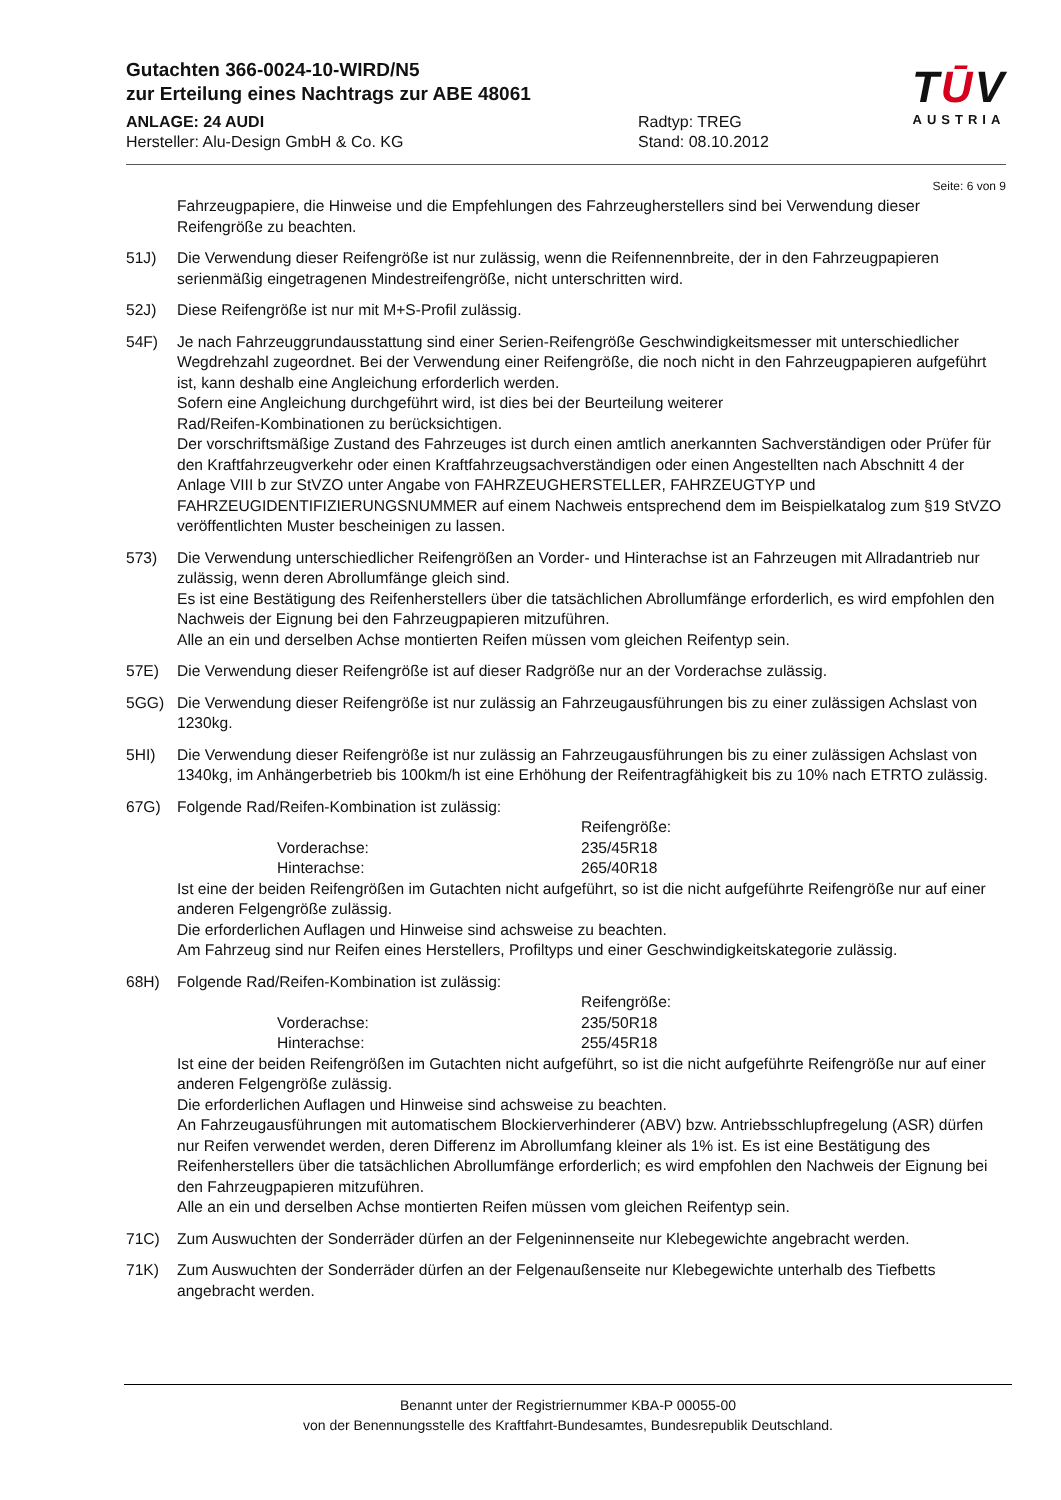Gutachten 366-0024-10-WIRD/N5
zur Erteilung eines Nachtrags zur ABE 48061
ANLAGE: 24 AUDI Radtyp: TREG
Hersteller: Alu-Design GmbH & Co. KG Stand: 08.10.2012
TŪV
AUSTRIA
Seite: 6 von 9
Fahrzeugpapiere, die Hinweise und die Empfehlungen des Fahrzeugherstellers sind bei Verwendung dieser Reifengröße zu beachten.
51J) Die Verwendung dieser Reifengröße ist nur zulässig, wenn die Reifennennbreite, der in den Fahrzeugpapieren serienmäßig eingetragenen Mindestreifengröße, nicht unterschritten wird.
52J) Diese Reifengröße ist nur mit M+S-Profil zulässig.
54F) Je nach Fahrzeuggrundausstattung sind einer Serien-Reifengröße Geschwindigkeitsmesser mit unterschiedlicher Wegdrehzahl zugeordnet. Bei der Verwendung einer Reifengröße, die noch nicht in den Fahrzeugpapieren aufgeführt ist, kann deshalb eine Angleichung erforderlich werden.
Sofern eine Angleichung durchgeführt wird, ist dies bei der Beurteilung weiterer
Rad/Reifen-Kombinationen zu berücksichtigen.
Der vorschriftsmäßige Zustand des Fahrzeuges ist durch einen amtlich anerkannten Sachverständigen oder Prüfer für den Kraftfahrzeugverkehr oder einen Kraftfahrzeugsachverständigen oder einen Angestellten nach Abschnitt 4 der Anlage VIII b zur StVZO unter Angabe von FAHRZEUGHERSTELLER, FAHRZEUGTYP und FAHRZEUGIDENTIFIZIERUNGSNUMMER auf einem Nachweis entsprechend dem im Beispielkatalog zum §19 StVZO veröffentlichten Muster bescheinigen zu lassen.
573) Die Verwendung unterschiedlicher Reifengrößen an Vorder- und Hinterachse ist an Fahrzeugen mit Allradantrieb nur zulässig, wenn deren Abrollumfänge gleich sind.
Es ist eine Bestätigung des Reifenherstellers über die tatsächlichen Abrollumfänge erforderlich, es wird empfohlen den Nachweis der Eignung bei den Fahrzeugpapieren mitzuführen.
Alle an ein und derselben Achse montierten Reifen müssen vom gleichen Reifentyp sein.
57E) Die Verwendung dieser Reifengröße ist auf dieser Radgröße nur an der Vorderachse zulässig.
5GG) Die Verwendung dieser Reifengröße ist nur zulässig an Fahrzeugausführungen bis zu einer zulässigen Achslast von 1230kg.
5HI) Die Verwendung dieser Reifengröße ist nur zulässig an Fahrzeugausführungen bis zu einer zulässigen Achslast von 1340kg, im Anhängerbetrieb bis 100km/h ist eine Erhöhung der Reifentragfähigkeit bis zu 10% nach ETRTO zulässig.
67G) Folgende Rad/Reifen-Kombination ist zulässig:
Reifengröße:
Vorderachse:
235/45R18
Hinterachse:
265/40R18
Ist eine der beiden Reifengrößen im Gutachten nicht aufgeführt, so ist die nicht aufgeführte Reifengröße nur auf einer anderen Felgengröße zulässig.
Die erforderlichen Auflagen und Hinweise sind achsweise zu beachten.
Am Fahrzeug sind nur Reifen eines Herstellers, Profiltyps und einer Geschwindigkeitskategorie zulässig.
68H) Folgende Rad/Reifen-Kombination ist zulässig:
Reifengröße:
Vorderachse:
235/50R18
Hinterachse:
255/45R18
Ist eine der beiden Reifengrößen im Gutachten nicht aufgeführt, so ist die nicht aufgeführte Reifengröße nur auf einer anderen Felgengröße zulässig.
Die erforderlichen Auflagen und Hinweise sind achsweise zu beachten.
An Fahrzeugausführungen mit automatischem Blockierverhinderer (ABV) bzw. Antriebsschlupfregelung (ASR) dürfen nur Reifen verwendet werden, deren Differenz im Abrollumfang kleiner als 1% ist. Es ist eine Bestätigung des Reifenherstellers über die tatsächlichen Abrollumfänge erforderlich; es wird empfohlen den Nachweis der Eignung bei den Fahrzeugpapieren mitzuführen.
Alle an ein und derselben Achse montierten Reifen müssen vom gleichen Reifentyp sein.
71C) Zum Auswuchten der Sonderräder dürfen an der Felgeninnenseite nur Klebegewichte angebracht werden.
71K) Zum Auswuchten der Sonderräder dürfen an der Felgenaußenseite nur Klebegewichte unterhalb des Tiefbetts angebracht werden.
Benannt unter der Registriernummer KBA-P 00055-00
von der Benennungsstelle des Kraftfahrt-Bundesamtes, Bundesrepublik Deutschland.